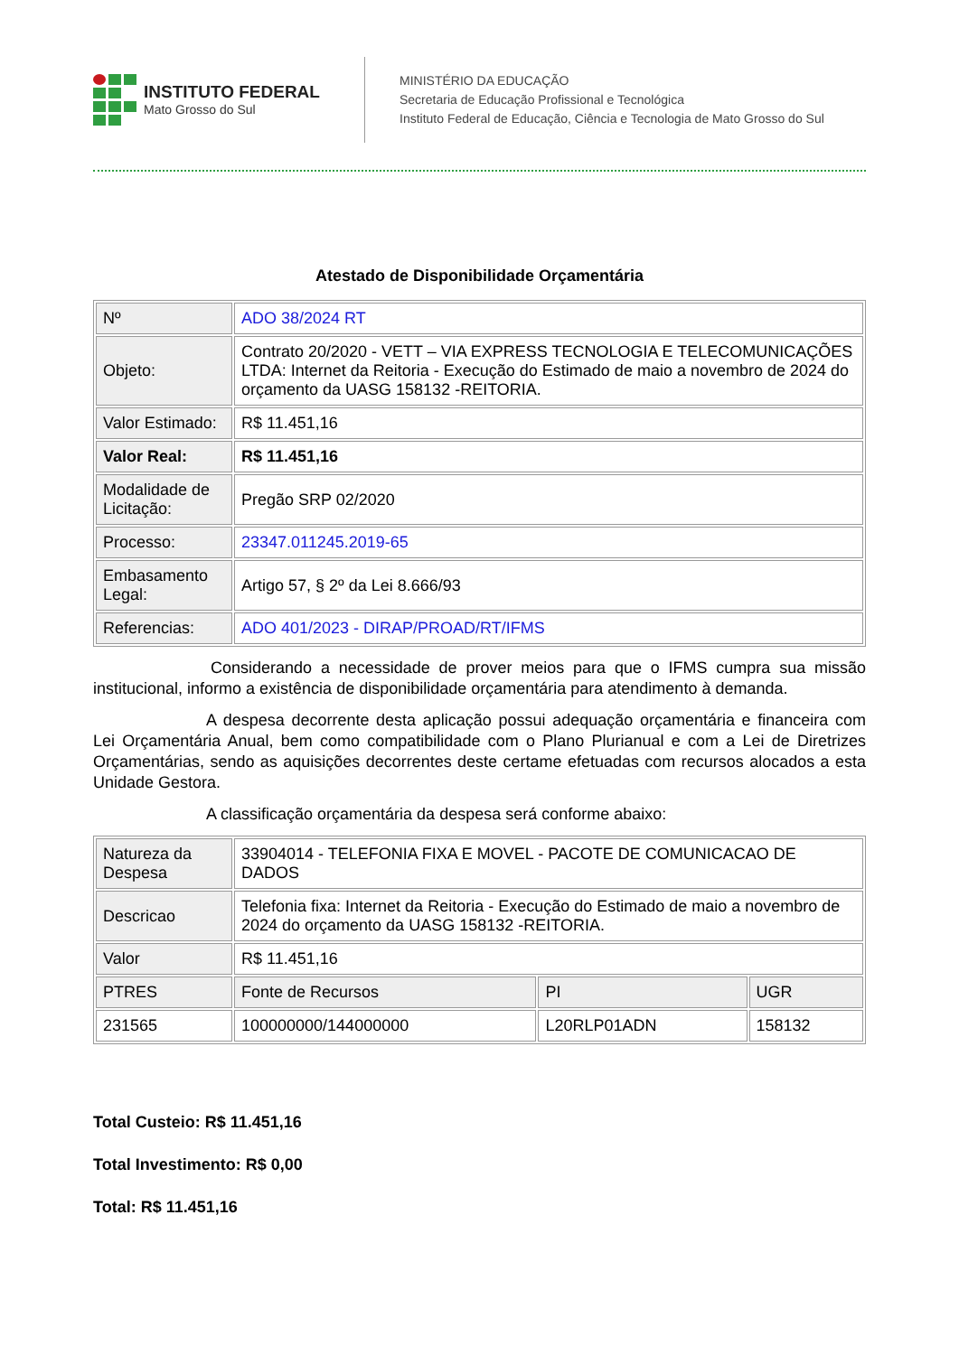INSTITUTO FEDERAL
Mato Grosso do Sul
MINISTÉRIO DA EDUCAÇÃO
Secretaria de Educação Profissional e Tecnológica
Instituto Federal de Educação, Ciência e Tecnologia de Mato Grosso do Sul
Atestado de Disponibilidade Orçamentária
| Nº | ADO 38/2024 RT |
| Objeto: | Contrato 20/2020 - VETT – VIA EXPRESS TECNOLOGIA E TELECOMUNICAÇÕES LTDA: Internet da Reitoria - Execução do Estimado de maio a novembro de 2024 do orçamento da UASG 158132 -REITORIA. |
| Valor Estimado: | R$ 11.451,16 |
| Valor Real: | R$ 11.451,16 |
| Modalidade de Licitação: | Pregão SRP 02/2020 |
| Processo: | 23347.011245.2019-65 |
| Embasamento Legal: | Artigo 57, § 2º da Lei 8.666/93 |
| Referencias: | ADO 401/2023 - DIRAP/PROAD/RT/IFMS |
Considerando a necessidade de prover meios para que o IFMS cumpra sua missão institucional, informo a existência de disponibilidade orçamentária para atendimento à demanda.
A despesa decorrente desta aplicação possui adequação orçamentária e financeira com Lei Orçamentária Anual, bem como compatibilidade com o Plano Plurianual e com a Lei de Diretrizes Orçamentárias, sendo as aquisições decorrentes deste certame efetuadas com recursos alocados a esta Unidade Gestora.
A classificação orçamentária da despesa será conforme abaixo:
| Natureza da Despesa | 33904014 - TELEFONIA FIXA E MOVEL - PACOTE DE COMUNICACAO DE DADOS | | |
| Descricao | Telefonia fixa: Internet da Reitoria - Execução do Estimado de maio a novembro de 2024 do orçamento da UASG 158132 -REITORIA. | | |
| Valor | R$ 11.451,16 | | |
| PTRES | Fonte de Recursos | PI | UGR |
| 231565 | 100000000/144000000 | L20RLP01ADN | 158132 |
Total Custeio: R$ 11.451,16
Total Investimento: R$ 0,00
Total: R$ 11.451,16